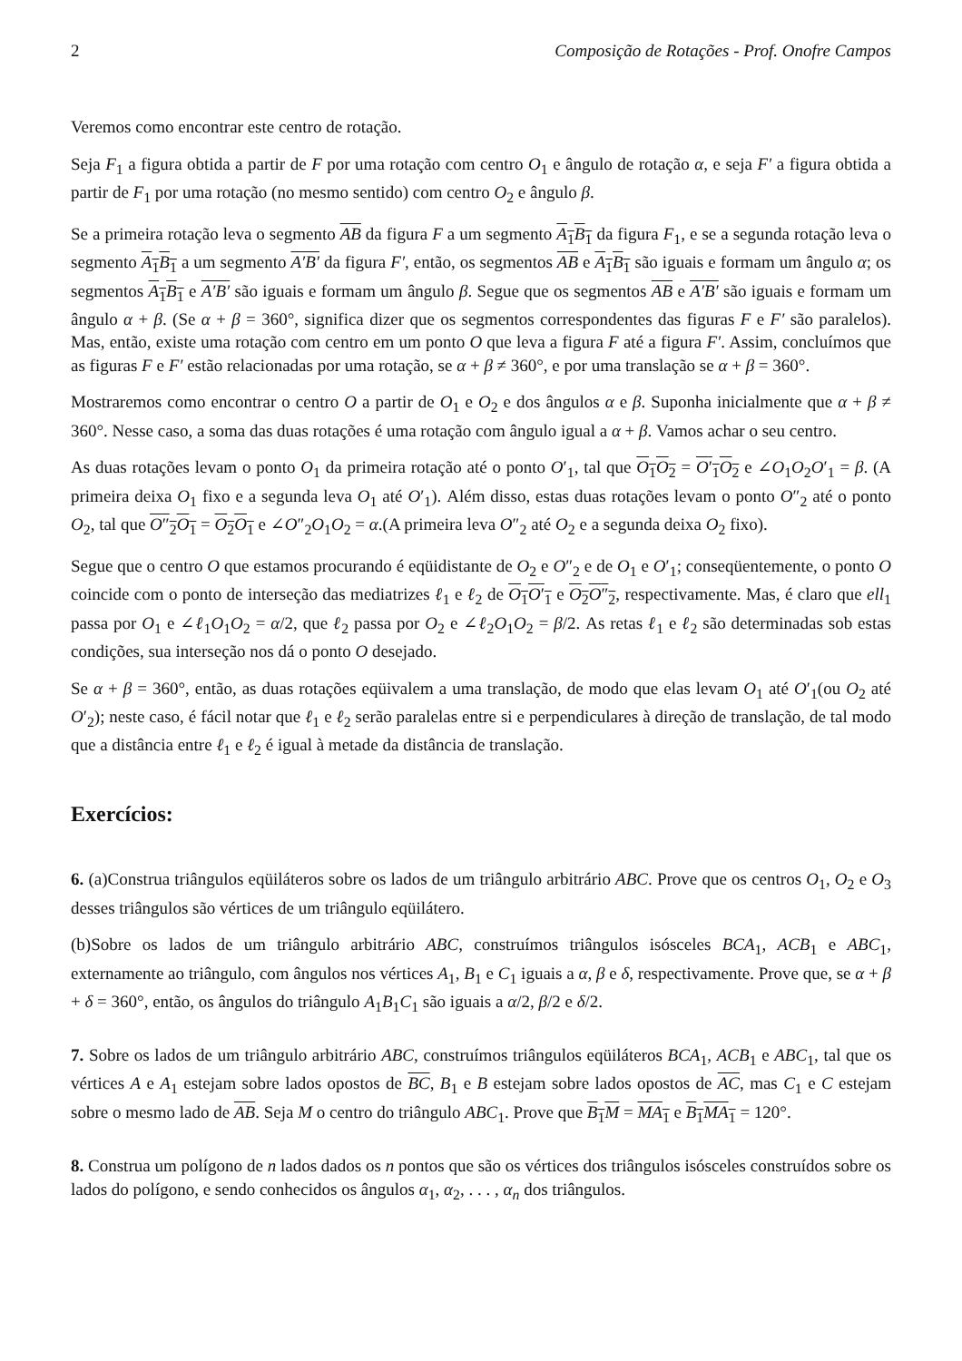2 Composição de Rotações - Prof. Onofre Campos
Veremos como encontrar este centro de rotação.
Seja F<sub>1</sub> a figura obtida a partir de F por uma rotação com centro O<sub>1</sub> e ângulo de rotação α, e seja F′ a figura obtida a partir de F<sub>1</sub> por uma rotação (no mesmo sentido) com centro O<sub>2</sub> e ângulo β.
Se a primeira rotação leva o segmento AB da figura F a um segmento A<sub>1</sub>B<sub>1</sub> da figura F<sub>1</sub>, e se a segunda rotação leva o segmento A<sub>1</sub>B<sub>1</sub> a um segmento A′B′ da figura F′, então, os segmentos AB e A<sub>1</sub>B<sub>1</sub> são iguais e formam um ângulo α; os segmentos A<sub>1</sub>B<sub>1</sub> e A′B′ são iguais e formam um ângulo β. Segue que os segmentos AB e A′B′ são iguais e formam um ângulo α + β. (Se α + β = 360°, significa dizer que os segmentos correspondentes das figuras F e F′ são paralelos). Mas, então, existe uma rotação com centro em um ponto O que leva a figura F até a figura F′. Assim, concluímos que as figuras F e F′ estão relacionadas por uma rotação, se α + β ≠ 360°, e por uma translação se α + β = 360°.
Mostraremos como encontrar o centro O a partir de O<sub>1</sub> e O<sub>2</sub> e dos ângulos α e β. Suponha inicialmente que α + β ≠ 360°. Nesse caso, a soma das duas rotações é uma rotação com ângulo igual a α + β. Vamos achar o seu centro.
As duas rotações levam o ponto O<sub>1</sub> da primeira rotação até o ponto O′<sub>1</sub>, tal que O<sub>1</sub>O<sub>2</sub> = O′<sub>1</sub>O<sub>2</sub> e ∠O<sub>1</sub>O<sub>2</sub>O′<sub>1</sub> = β. (A primeira deixa O<sub>1</sub> fixo e a segunda leva O<sub>1</sub> até O′<sub>1</sub>). Além disso, estas duas rotações levam o ponto O″<sub>2</sub> até o ponto O<sub>2</sub>, tal que O″<sub>2</sub>O<sub>1</sub> = O<sub>2</sub>O<sub>1</sub> e ∠O″<sub>2</sub>O<sub>1</sub>O<sub>2</sub> = α.(A primeira leva O″<sub>2</sub> até O<sub>2</sub> e a segunda deixa O<sub>2</sub> fixo).
Segue que o centro O que estamos procurando é eqüidistante de O<sub>2</sub> e O″<sub>2</sub> e de O<sub>1</sub> e O′<sub>1</sub>; conseqüentemente, o ponto O coincide com o ponto de interseção das mediatrizes ℓ<sub>1</sub> e ℓ<sub>2</sub> de O<sub>1</sub>O′<sub>1</sub> e O<sub>2</sub>O″<sub>2</sub>, respectivamente. Mas, é claro que ell<sub>1</sub> passa por O<sub>1</sub> e ∠ℓ<sub>1</sub>O<sub>1</sub>O<sub>2</sub> = α/2, que ℓ<sub>2</sub> passa por O<sub>2</sub> e ∠ℓ<sub>2</sub>O<sub>1</sub>O<sub>2</sub> = β/2. As retas ℓ<sub>1</sub> e ℓ<sub>2</sub> são determinadas sob estas condições, sua interseção nos dá o ponto O desejado.
Se α + β = 360°, então, as duas rotações eqüivalem a uma translação, de modo que elas levam O<sub>1</sub> até O′<sub>1</sub>(ou O<sub>2</sub> até O′<sub>2</sub>); neste caso, é fácil notar que ℓ<sub>1</sub> e ℓ<sub>2</sub> serão paralelas entre si e perpendiculares à direção de translação, de tal modo que a distância entre ℓ<sub>1</sub> e ℓ<sub>2</sub> é igual à metade da distância de translação.
Exercícios:
6. (a)Construa triângulos eqüiláteros sobre os lados de um triângulo arbitrário ABC. Prove que os centros O<sub>1</sub>, O<sub>2</sub> e O<sub>3</sub> desses triângulos são vértices de um triângulo eqüilátero.
(b)Sobre os lados de um triângulo arbitrário ABC, construímos triângulos isósceles BCA<sub>1</sub>, ACB<sub>1</sub> e ABC<sub>1</sub>, externamente ao triângulo, com ângulos nos vértices A<sub>1</sub>, B<sub>1</sub> e C<sub>1</sub> iguais a α, β e δ, respectivamente. Prove que, se α + β + δ = 360°, então, os ângulos do triângulo A<sub>1</sub>B<sub>1</sub>C<sub>1</sub> são iguais a α/2, β/2 e δ/2.
7. Sobre os lados de um triângulo arbitrário ABC, construímos triângulos eqüiláteros BCA<sub>1</sub>, ACB<sub>1</sub> e ABC<sub>1</sub>, tal que os vértices A e A<sub>1</sub> estejam sobre lados opostos de BC, B<sub>1</sub> e B estejam sobre lados opostos de AC, mas C<sub>1</sub> e C estejam sobre o mesmo lado de AB. Seja M o centro do triângulo ABC<sub>1</sub>. Prove que B<sub>1</sub>M = MA<sub>1</sub> e B<sub>1</sub>MA<sub>1</sub> = 120°.
8. Construa um polígono de n lados dados os n pontos que são os vértices dos triângulos isósceles construídos sobre os lados do polígono, e sendo conhecidos os ângulos α<sub>1</sub>, α<sub>2</sub>, . . . , α<sub>n</sub> dos triângulos.